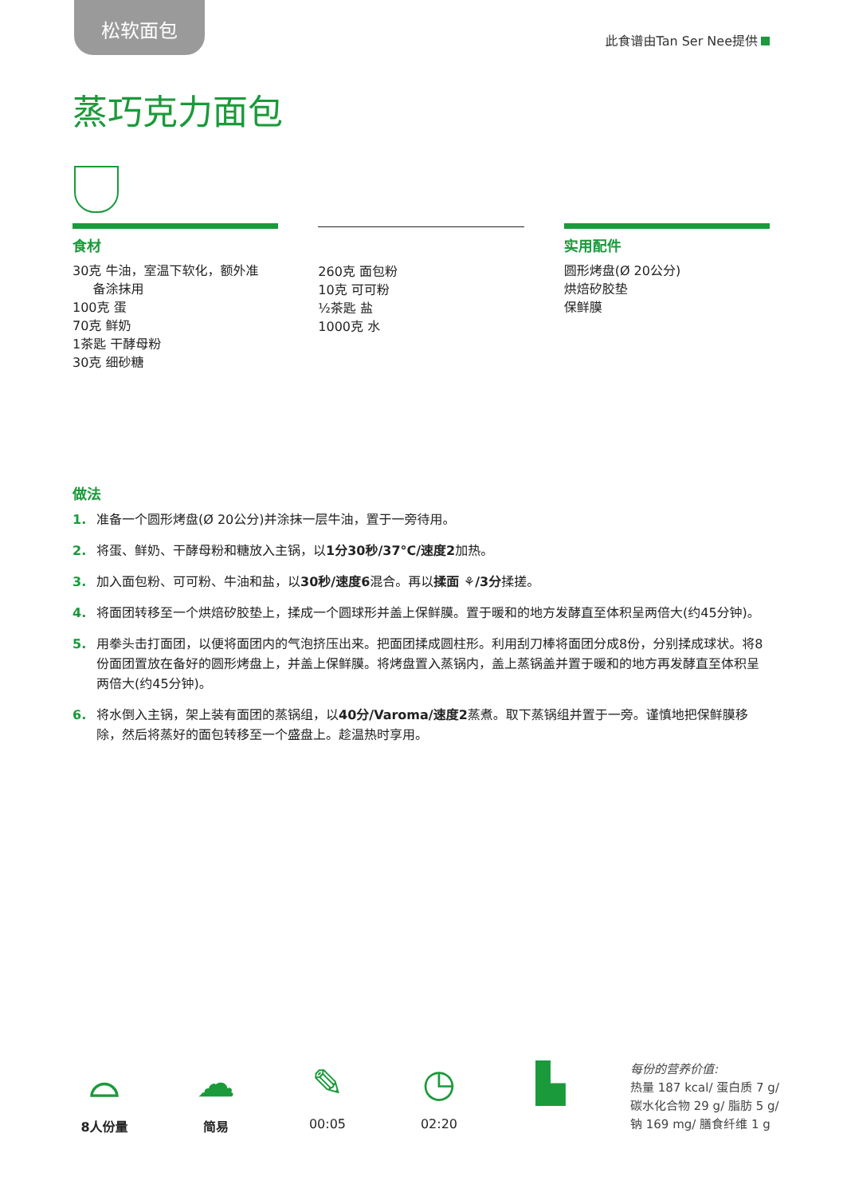松软面包
此食谱由Tan Ser Nee提供
蒸巧克力面包
食材
30克 牛油，室温下软化，额外准
备涂抹用
100克 蛋
70克 鲜奶
1茶匙 干酵母粉
30克 细砂糖
260克 面包粉
10克 可可粉
½茶匙 盐
1000克 水
实用配件
圆形烤盘(Ø 20公分)
烘焙矽胶垫
保鲜膜
做法
1. 准备一个圆形烤盘(Ø 20公分)并涂抹一层牛油，置于一旁待用。
2. 将蛋、鲜奶、干酵母粉和糖放入主锅，以1分30秒/37°C/速度2加热。
3. 加入面包粉、可可粉、牛油和盐，以30秒/速度6混合。再以揉面 ⚘/3分揉搓。
4. 将面团转移至一个烘焙矽胶垫上，揉成一个圆球形并盖上保鲜膜。置于暖和的地方发酵直至体积呈两倍大(约45分钟)。
5. 用拳头击打面团，以便将面团内的气泡挤压出来。把面团揉成圆柱形。利用刮刀棒将面团分成8份，分别揉成球状。将8份面团置放在备好的圆形烤盘上，并盖上保鲜膜。将烤盘置入蒸锅内，盖上蒸锅盖并置于暖和的地方再发酵直至体积呈两倍大(约45分钟)。
6. 将水倒入主锅，架上装有面团的蒸锅组，以40分/Varoma/速度2蒸煮。取下蒸锅组并置于一旁。谨慎地把保鲜膜移除，然后将蒸好的面包转移至一个盛盘上。趁温热时享用。
⌓
8人份量
☁
简易
✎
00:05
◷
02:20
▙
每份的营养价值:
热量 187 kcal/ 蛋白质 7 g/
碳水化合物 29 g/ 脂肪 5 g/
钠 169 mg/ 膳食纤维 1 g